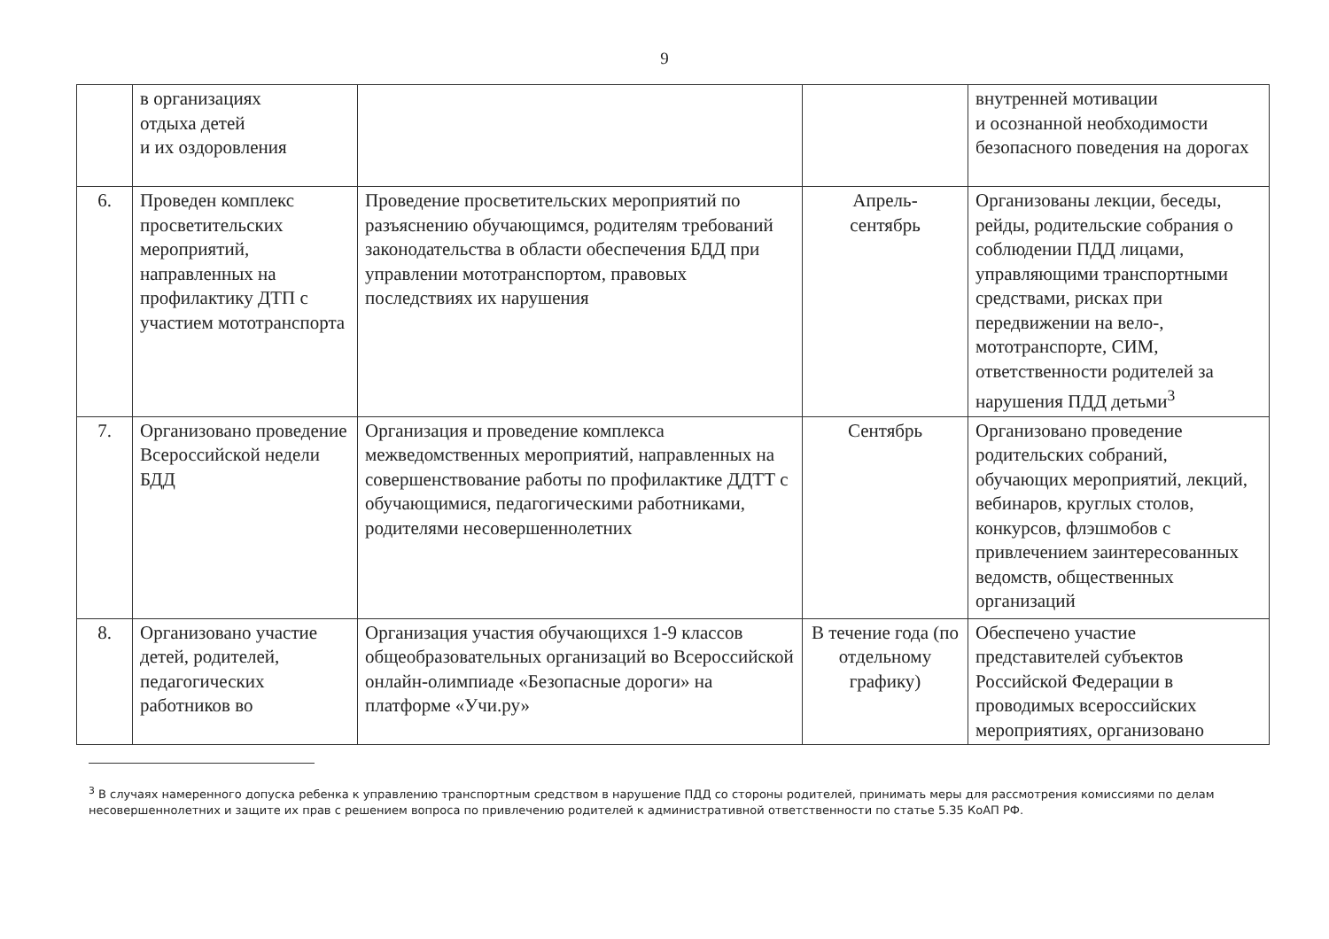9
| | в организациях отдыха детей и их оздоровления | | | внутренней мотивации и осознанной необходимости безопасного поведения на дорогах |
| 6. | Проведен комплекс просветительских мероприятий, направленных на профилактику ДТП с участием мототранспорта | Проведение просветительских мероприятий по разъяснению обучающимся, родителям требований законодательства в области обеспечения БДД при управлении мототранспортом, правовых последствиях их нарушения | Апрель- сентябрь | Организованы лекции, беседы, рейды, родительские собрания о соблюдении ПДД лицами, управляющими транспортными средствами, рисках при передвижении на вело-, мототранспорте, СИМ, ответственности родителей за нарушения ПДД детьми<sup>3</sup> |
| 7. | Организовано проведение Всероссийской недели БДД | Организация и проведение комплекса межведомственных мероприятий, направленных на совершенствование работы по профилактике ДДТТ с обучающимися, педагогическими работниками, родителями несовершеннолетних | Сентябрь | Организовано проведение родительских собраний, обучающих мероприятий, лекций, вебинаров, круглых столов, конкурсов, флэшмобов с привлечением заинтересованных ведомств, общественных организаций |
| 8. | Организовано участие детей, родителей, педагогических работников во | Организация участия обучающихся 1-9 классов общеобразовательных организаций во Всероссийской онлайн-олимпиаде «Безопасные дороги» на платформе «Учи.ру» | В течение года (по отдельному графику) | Обеспечено участие представителей субъектов Российской Федерации в проводимых всероссийских мероприятиях, организовано |
<sup>3</sup> В случаях намеренного допуска ребенка к управлению транспортным средством в нарушение ПДД со стороны родителей, принимать меры для рассмотрения комиссиями по делам несовершеннолетних и защите их прав с решением вопроса по привлечению родителей к административной ответственности по статье 5.35 КоАП РФ.